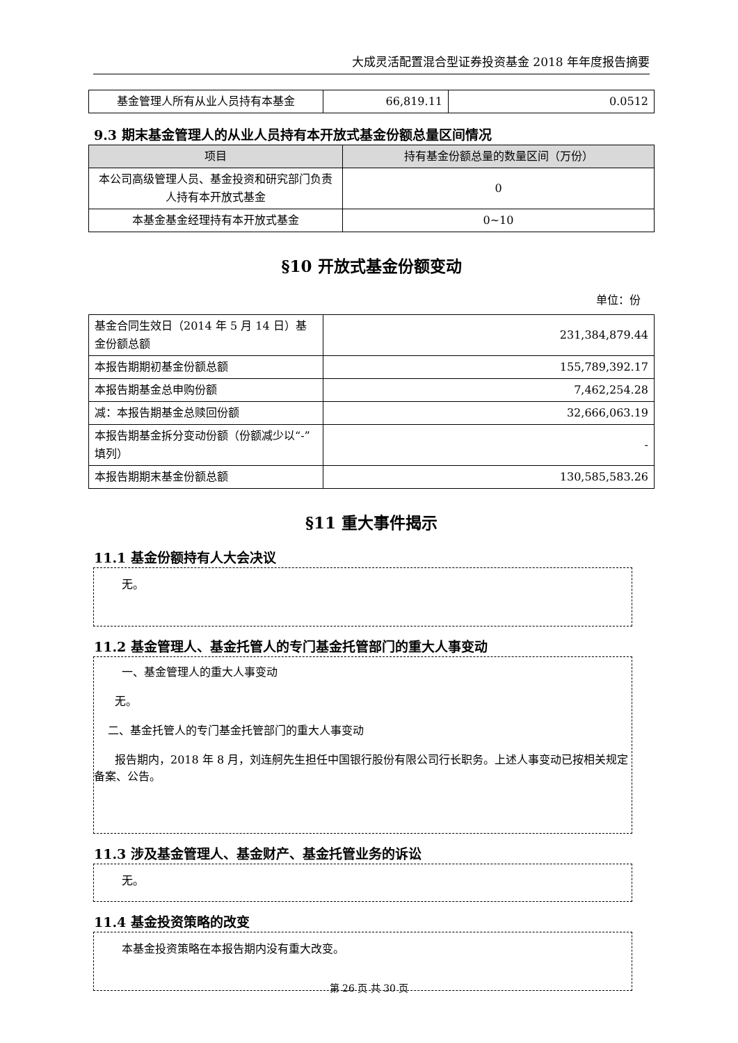大成灵活配置混合型证券投资基金 2018 年年度报告摘要
| 基金管理人所有从业人员持有本基金 | 66,819.11 | 0.0512 |
9.3 期末基金管理人的从业人员持有本开放式基金份额总量区间情况
| 项目 | 持有基金份额总量的数量区间（万份） |
| --- | --- |
| 本公司高级管理人员、基金投资和研究部门负责人持有本开放式基金 | 0 |
| 本基金基金经理持有本开放式基金 | 0~10 |
§10 开放式基金份额变动
单位：份
| 基金合同生效日（2014 年 5 月 14 日）基金份额总额 | 231,384,879.44 |
| 本报告期期初基金份额总额 | 155,789,392.17 |
| 本报告期基金总申购份额 | 7,462,254.28 |
| 减：本报告期基金总赎回份额 | 32,666,063.19 |
| 本报告期基金拆分变动份额（份额减少以“-”填列） | - |
| 本报告期期末基金份额总额 | 130,585,583.26 |
§11 重大事件揭示
11.1 基金份额持有人大会决议
无。
11.2 基金管理人、基金托管人的专门基金托管部门的重大人事变动
一、基金管理人的重大人事变动
无。
二、基金托管人的专门基金托管部门的重大人事变动
报告期内，2018 年 8 月，刘连舸先生担任中国银行股份有限公司行长职务。上述人事变动已按相关规定备案、公告。
11.3 涉及基金管理人、基金财产、基金托管业务的诉讼
无。
11.4 基金投资策略的改变
本基金投资策略在本报告期内没有重大改变。
第 26 页 共 30 页